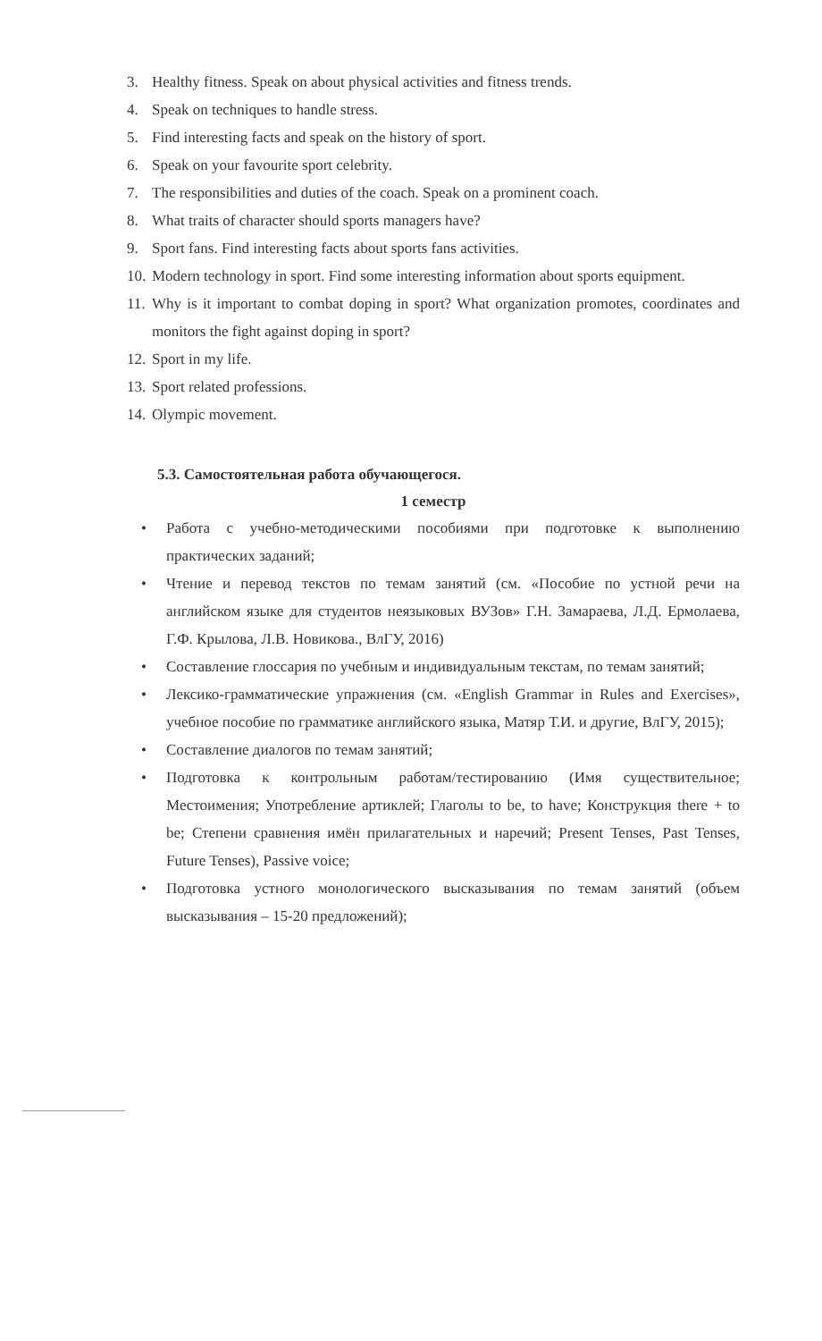3. Healthy fitness. Speak on about physical activities and fitness trends.
4. Speak on techniques to handle stress.
5. Find interesting facts and speak on the history of sport.
6. Speak on your favourite sport celebrity.
7. The responsibilities and duties of the coach. Speak on a prominent coach.
8. What traits of character should sports managers have?
9. Sport fans. Find interesting facts about sports fans activities.
10. Modern technology in sport. Find some interesting information about sports equipment.
11. Why is it important to combat doping in sport? What organization promotes, coordinates and monitors the fight against doping in sport?
12. Sport in my life.
13. Sport related professions.
14. Olympic movement.
5.3. Самостоятельная работа обучающегося.
1 семестр
• Работа с учебно-методическими пособиями при подготовке к выполнению практических заданий;
• Чтение и перевод текстов по темам занятий (см. «Пособие по устной речи на английском языке для студентов неязыковых ВУЗов» Г.Н. Замараева, Л.Д. Ермолаева, Г.Ф. Крылова, Л.В. Новикова., ВлГУ, 2016)
• Составление глоссария по учебным и индивидуальным текстам, по темам занятий;
• Лексико-грамматические упражнения (см. «English Grammar in Rules and Exercises», учебное пособие по грамматике английского языка, Матяр Т.И. и другие, ВлГУ, 2015);
• Составление диалогов по темам занятий;
• Подготовка к контрольным работам/тестированию (Имя существительное; Местоимения; Употребление артиклей; Глаголы to be, to have; Конструкция there + to be; Степени сравнения имён прилагательных и наречий; Present Tenses, Past Tenses, Future Tenses), Passive voice;
• Подготовка устного монологического высказывания по темам занятий (объем высказывания – 15-20 предложений);